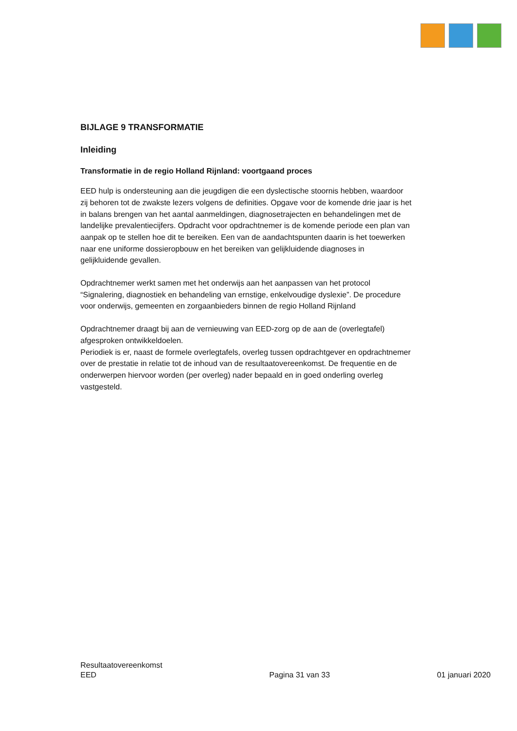BIJLAGE 9 TRANSFORMATIE
Inleiding
Transformatie in de regio Holland Rijnland: voortgaand proces
EED hulp is ondersteuning aan die jeugdigen die een dyslectische stoornis hebben, waardoor zij behoren tot de zwakste lezers volgens de definities. Opgave voor de komende drie jaar is het in balans brengen van het aantal aanmeldingen, diagnosetrajecten en behandelingen met de landelijke prevalentiecijfers. Opdracht voor opdrachtnemer is de komende periode een plan van aanpak op te stellen hoe dit te bereiken. Een van de aandachtspunten daarin is het toewerken naar ene uniforme dossieropbouw en het bereiken van gelijkluidende diagnoses in gelijkluidende gevallen.
Opdrachtnemer werkt samen met het onderwijs aan het aanpassen van het protocol “Signalering, diagnostiek en behandeling van ernstige, enkelvoudige dyslexie”. De procedure voor onderwijs, gemeenten en zorgaanbieders binnen de regio Holland Rijnland
Opdrachtnemer draagt bij aan de vernieuwing van EED-zorg op de aan de (overlegtafel) afgesproken ontwikkeldoelen.
Periodiek is er, naast de formele overlegtafels, overleg tussen opdrachtgever en opdrachtnemer over de prestatie in relatie tot de inhoud van de resultaatovereenkomst. De frequentie en de onderwerpen hiervoor worden (per overleg) nader bepaald en in goed onderling overleg vastgesteld.
Resultaatovereenkomst
EED
Pagina 31 van 33
01 januari 2020